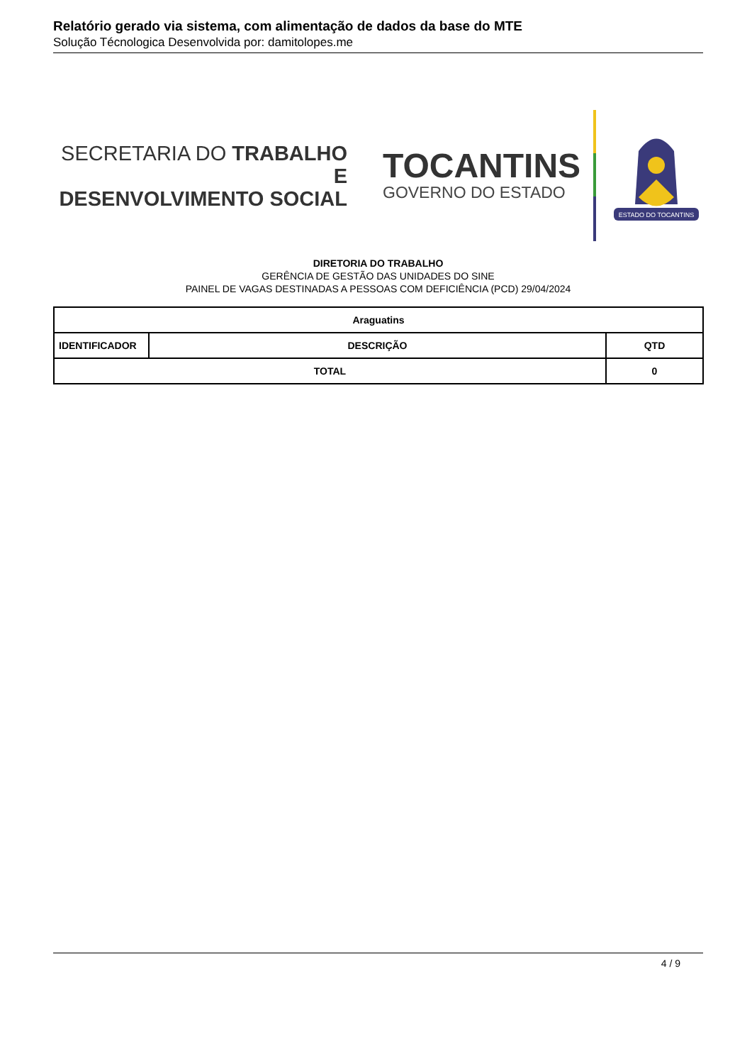Relatório gerado via sistema, com alimentação de dados da base do MTE
Solução Técnologica Desenvolvida por: damitolopes.me
SECRETARIA DO TRABALHO E
DESENVOLVIMENTO SOCIAL
TOCANTINS
GOVERNO DO ESTADO
ESTADO DO TOCANTINS
DIRETORIA DO TRABALHO
GERÊNCIA DE GESTÃO DAS UNIDADES DO SINE
PAINEL DE VAGAS DESTINADAS A PESSOAS COM DEFICIÊNCIA (PCD) 29/04/2024
| Araguatins | | | |
| --- | --- | --- | --- |
| IDENTIFICADOR | DESCRIÇÃO | | QTD |
| TOTAL | | 0 | |
4 / 9